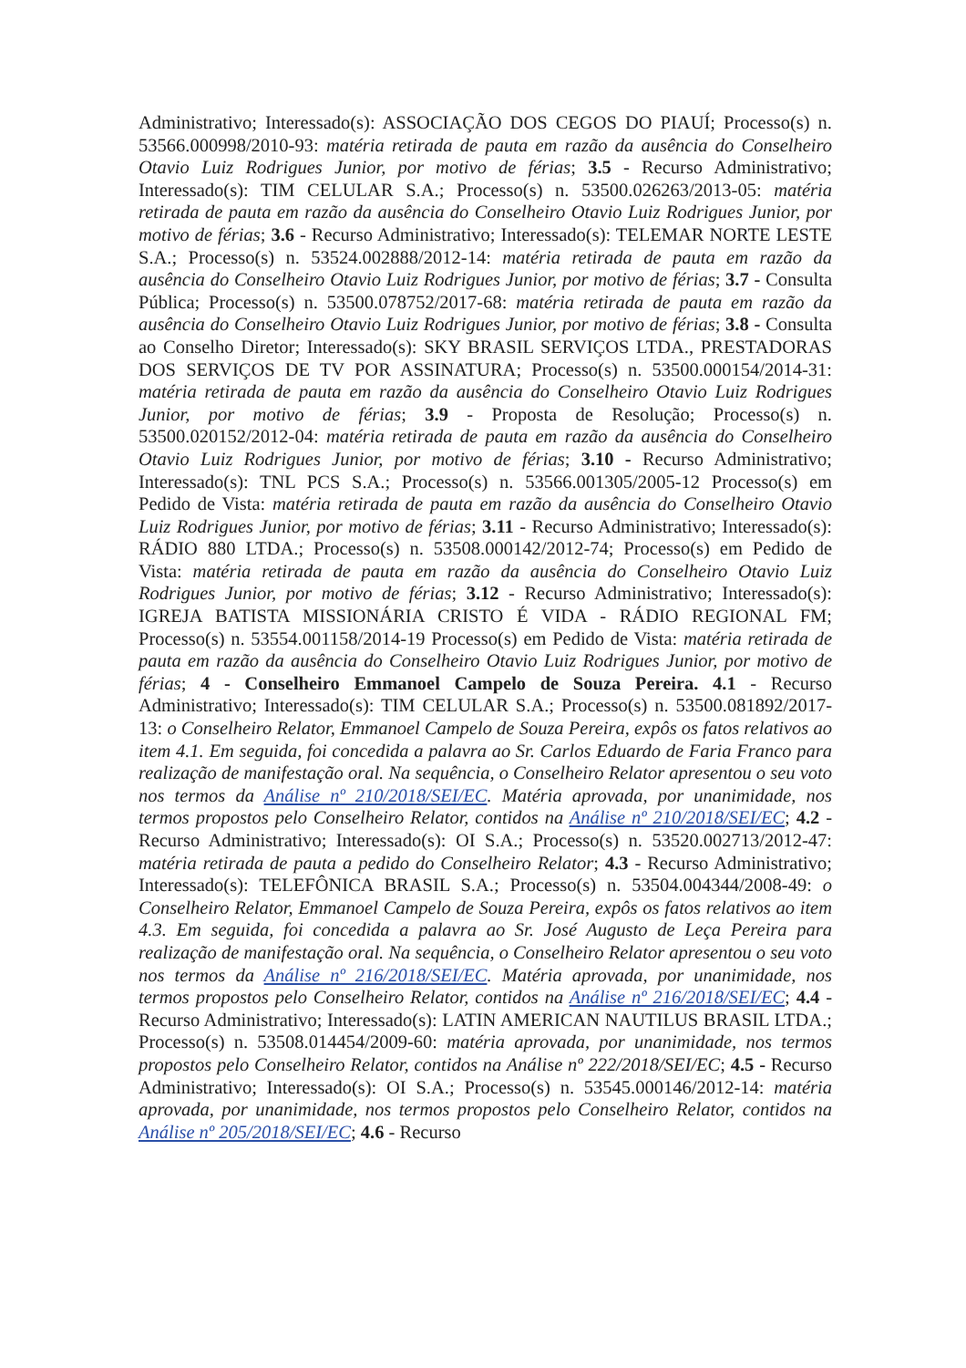Administrativo; Interessado(s): ASSOCIAÇÃO DOS CEGOS DO PIAUÍ; Processo(s) n. 53566.000998/2010-93: matéria retirada de pauta em razão da ausência do Conselheiro Otavio Luiz Rodrigues Junior, por motivo de férias; 3.5 - Recurso Administrativo; Interessado(s): TIM CELULAR S.A.; Processo(s) n. 53500.026263/2013-05: matéria retirada de pauta em razão da ausência do Conselheiro Otavio Luiz Rodrigues Junior, por motivo de férias; 3.6 - Recurso Administrativo; Interessado(s): TELEMAR NORTE LESTE S.A.; Processo(s) n. 53524.002888/2012-14: matéria retirada de pauta em razão da ausência do Conselheiro Otavio Luiz Rodrigues Junior, por motivo de férias; 3.7 - Consulta Pública; Processo(s) n. 53500.078752/2017-68: matéria retirada de pauta em razão da ausência do Conselheiro Otavio Luiz Rodrigues Junior, por motivo de férias; 3.8 - Consulta ao Conselho Diretor; Interessado(s): SKY BRASIL SERVIÇOS LTDA., PRESTADORAS DOS SERVIÇOS DE TV POR ASSINATURA; Processo(s) n. 53500.000154/2014-31: matéria retirada de pauta em razão da ausência do Conselheiro Otavio Luiz Rodrigues Junior, por motivo de férias; 3.9 - Proposta de Resolução; Processo(s) n. 53500.020152/2012-04: matéria retirada de pauta em razão da ausência do Conselheiro Otavio Luiz Rodrigues Junior, por motivo de férias; 3.10 - Recurso Administrativo; Interessado(s): TNL PCS S.A.; Processo(s) n. 53566.001305/2005-12 Processo(s) em Pedido de Vista: matéria retirada de pauta em razão da ausência do Conselheiro Otavio Luiz Rodrigues Junior, por motivo de férias; 3.11 - Recurso Administrativo; Interessado(s): RÁDIO 880 LTDA.; Processo(s) n. 53508.000142/2012-74; Processo(s) em Pedido de Vista: matéria retirada de pauta em razão da ausência do Conselheiro Otavio Luiz Rodrigues Junior, por motivo de férias; 3.12 - Recurso Administrativo; Interessado(s): IGREJA BATISTA MISSIONÁRIA CRISTO É VIDA - RÁDIO REGIONAL FM; Processo(s) n. 53554.001158/2014-19 Processo(s) em Pedido de Vista: matéria retirada de pauta em razão da ausência do Conselheiro Otavio Luiz Rodrigues Junior, por motivo de férias; 4 - Conselheiro Emmanoel Campelo de Souza Pereira. 4.1 - Recurso Administrativo; Interessado(s): TIM CELULAR S.A.; Processo(s) n. 53500.081892/2017-13: o Conselheiro Relator, Emmanoel Campelo de Souza Pereira, expôs os fatos relativos ao item 4.1. Em seguida, foi concedida a palavra ao Sr. Carlos Eduardo de Faria Franco para realização de manifestação oral. Na sequência, o Conselheiro Relator apresentou o seu voto nos termos da Análise nº 210/2018/SEI/EC. Matéria aprovada, por unanimidade, nos termos propostos pelo Conselheiro Relator, contidos na Análise nº 210/2018/SEI/EC; 4.2 - Recurso Administrativo; Interessado(s): OI S.A.; Processo(s) n. 53520.002713/2012-47: matéria retirada de pauta a pedido do Conselheiro Relator; 4.3 - Recurso Administrativo; Interessado(s): TELEFÔNICA BRASIL S.A.; Processo(s) n. 53504.004344/2008-49: o Conselheiro Relator, Emmanoel Campelo de Souza Pereira, expôs os fatos relativos ao item 4.3. Em seguida, foi concedida a palavra ao Sr. José Augusto de Leça Pereira para realização de manifestação oral. Na sequência, o Conselheiro Relator apresentou o seu voto nos termos da Análise nº 216/2018/SEI/EC. Matéria aprovada, por unanimidade, nos termos propostos pelo Conselheiro Relator, contidos na Análise nº 216/2018/SEI/EC; 4.4 - Recurso Administrativo; Interessado(s): LATIN AMERICAN NAUTILUS BRASIL LTDA.; Processo(s) n. 53508.014454/2009-60: matéria aprovada, por unanimidade, nos termos propostos pelo Conselheiro Relator, contidos na Análise nº 222/2018/SEI/EC; 4.5 - Recurso Administrativo; Interessado(s): OI S.A.; Processo(s) n. 53545.000146/2012-14: matéria aprovada, por unanimidade, nos termos propostos pelo Conselheiro Relator, contidos na Análise nº 205/2018/SEI/EC; 4.6 - Recurso